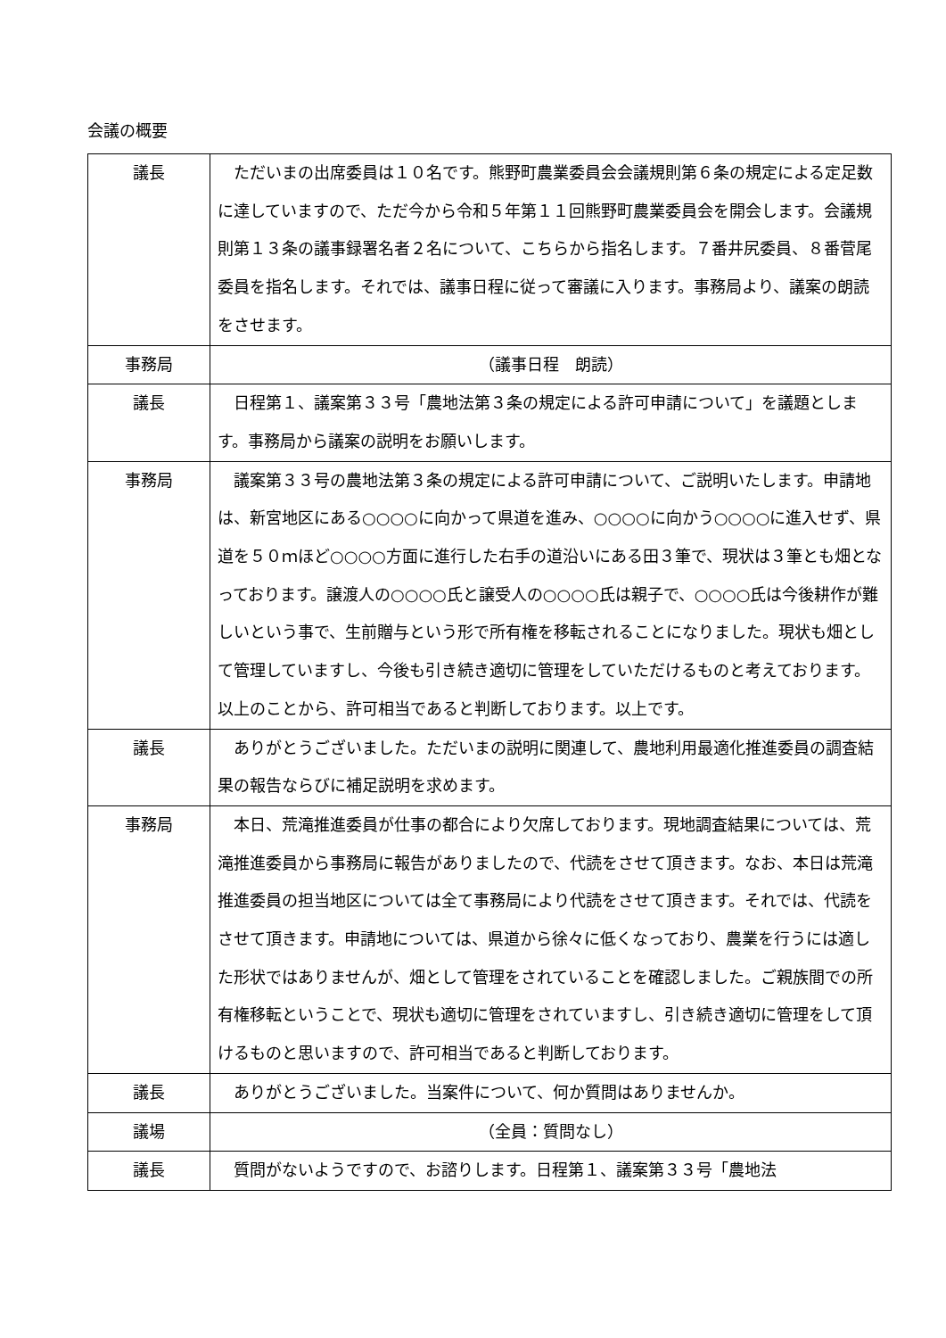会議の概要
| 議長 | ただいまの出席委員は１０名です。熊野町農業委員会会議規則第６条の規定による定足数に達していますので、ただ今から令和５年第１１回熊野町農業委員会を開会します。会議規則第１３条の議事録署名者２名について、こちらから指名します。７番井尻委員、８番菅尾委員を指名します。それでは、議事日程に従って審議に入ります。事務局より、議案の朗読をさせます。 |
| 事務局 | （議事日程 朗読） |
| 議長 | 日程第１、議案第３３号「農地法第３条の規定による許可申請について」を議題とします。事務局から議案の説明をお願いします。 |
| 事務局 | 議案第３３号の農地法第３条の規定による許可申請について、ご説明いたします。申請地は、新宮地区にある○○○○に向かって県道を進み、○○○○に向かう○○○○に進入せず、県道を５０ｍほど○○○○方面に進行した右手の道沿いにある田３筆で、現状は３筆とも畑となっております。譲渡人の○○○○氏と譲受人の○○○○氏は親子で、○○○○氏は今後耕作が難しいという事で、生前贈与という形で所有権を移転されることになりました。現状も畑として管理していますし、今後も引き続き適切に管理をしていただけるものと考えております。以上のことから、許可相当であると判断しております。以上です。 |
| 議長 | ありがとうございました。ただいまの説明に関連して、農地利用最適化推進委員の調査結果の報告ならびに補足説明を求めます。 |
| 事務局 | 本日、荒滝推進委員が仕事の都合により欠席しております。現地調査結果については、荒滝推進委員から事務局に報告がありましたので、代読をさせて頂きます。なお、本日は荒滝推進委員の担当地区については全て事務局により代読をさせて頂きます。それでは、代読をさせて頂きます。申請地については、県道から徐々に低くなっており、農業を行うには適した形状ではありませんが、畑として管理をされていることを確認しました。ご親族間での所有権移転ということで、現状も適切に管理をされていますし、引き続き適切に管理をして頂けるものと思いますので、許可相当であると判断しております。 |
| 議長 | ありがとうございました。当案件について、何か質問はありませんか。 |
| 議場 | （全員：質問なし） |
| 議長 | 質問がないようですので、お諮りします。日程第１、議案第３３号「農地法 |